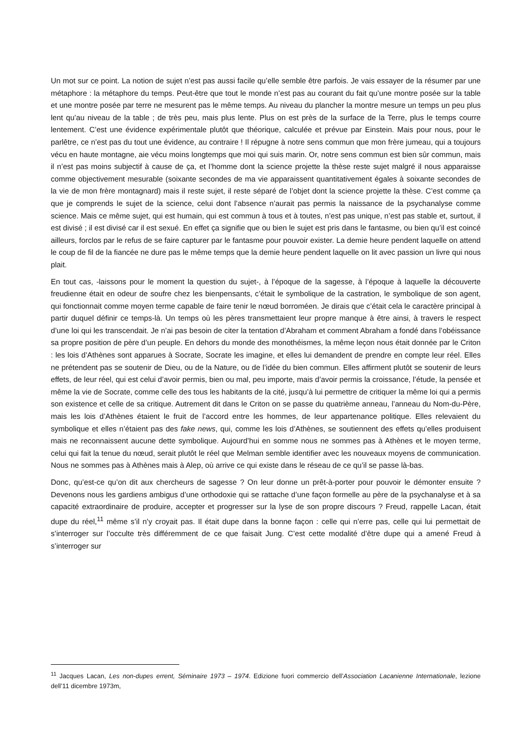Un mot sur ce point. La notion de sujet n’est pas aussi facile qu’elle semble être parfois. Je vais essayer de la résumer par une métaphore : la métaphore du temps. Peut-être que tout le monde n’est pas au courant du fait qu’une montre posée sur la table et une montre posée par terre ne mesurent pas le même temps. Au niveau du plancher la montre mesure un temps un peu plus lent qu’au niveau de la table ; de très peu, mais plus lente. Plus on est près de la surface de la Terre, plus le temps courre lentement. C’est une évidence expérimentale plutôt que théorique, calculée et prévue par Einstein. Mais pour nous, pour le parlêtre, ce n’est pas du tout une évidence, au contraire ! Il répugne à notre sens commun que mon frère jumeau, qui a toujours vécu en haute montagne, aie vécu moins longtemps que moi qui suis marin. Or, notre sens commun est bien sûr commun, mais il n’est pas moins subjectif à cause de ça, et l’homme dont la science projette la thèse reste sujet malgré il nous apparaisse comme objectivement mesurable (soixante secondes de ma vie apparaissent quantitativement égales à soixante secondes de la vie de mon frère montagnard) mais il reste sujet, il reste séparé de l’objet dont la science projette la thèse. C’est comme ça que je comprends le sujet de la science, celui dont l’absence n’aurait pas permis la naissance de la psychanalyse comme science. Mais ce même sujet, qui est humain, qui est commun à tous et à toutes, n’est pas unique, n’est pas stable et, surtout, il est divisé ; il est divisé car il est sexué. En effet ça signifie que ou bien le sujet est pris dans le fantasme, ou bien qu’il est coincé ailleurs, forclos par le refus de se faire capturer par le fantasme pour pouvoir exister. La demie heure pendent laquelle on attend le coup de fil de la fiancée ne dure pas le même temps que la demie heure pendent laquelle on lit avec passion un livre qui nous plait.
En tout cas, -laissons pour le moment la question du sujet-, à l’époque de la sagesse, à l’époque à laquelle la découverte freudienne était en odeur de soufre chez les bienpensants, c’était le symbolique de la castration, le symbolique de son agent, qui fonctionnait comme moyen terme capable de faire tenir le nœud borroméen. Je dirais que c’était cela le caractère principal à partir duquel définir ce temps-là. Un temps où les pères transmettaient leur propre manque à être ainsi, à travers le respect d’une loi qui les transcendait. Je n’ai pas besoin de citer la tentation d’Abraham et comment Abraham a fondé dans l’obéissance sa propre position de père d’un peuple. En dehors du monde des monothéismes, la même leçon nous était donnée par le Criton : les lois d’Athènes sont apparues à Socrate, Socrate les imagine, et elles lui demandent de prendre en compte leur réel. Elles ne prétendent pas se soutenir de Dieu, ou de la Nature, ou de l’idée du bien commun. Elles affirment plutôt se soutenir de leurs effets, de leur réel, qui est celui d’avoir permis, bien ou mal, peu importe, mais d’avoir permis la croissance, l’étude, la pensée et même la vie de Socrate, comme celle des tous les habitants de la cité, jusqu’à lui permettre de critiquer la même loi qui a permis son existence et celle de sa critique. Autrement dit dans le Criton on se passe du quatrième anneau, l’anneau du Nom-du-Père, mais les lois d’Athènes étaient le fruit de l’accord entre les hommes, de leur appartenance politique. Elles relevaient du symbolique et elles n’étaient pas des fake news, qui, comme les lois d’Athènes, se soutiennent des effets qu’elles produisent mais ne reconnaissent aucune dette symbolique. Aujourd’hui en somme nous ne sommes pas à Athènes et le moyen terme, celui qui fait la tenue du nœud, serait plutôt le réel que Melman semble identifier avec les nouveaux moyens de communication. Nous ne sommes pas à Athènes mais à Alep, où arrive ce qui existe dans le réseau de ce qu’il se passe là-bas.
Donc, qu’est-ce qu’on dit aux chercheurs de sagesse ? On leur donne un prêt-à-porter pour pouvoir le démonter ensuite ? Devenons nous les gardiens ambigus d’une orthodoxie qui se rattache d’une façon formelle au père de la psychanalyse et à sa capacité extraordinaire de produire, accepter et progresser sur la lyse de son propre discours ? Freud, rappelle Lacan, était dupe du réel,<sup>11</sup> même s’il n’y croyait pas. Il était dupe dans la bonne façon : celle qui n’erre pas, celle qui lui permettait de s’interroger sur l’occulte très différemment de ce que faisait Jung. C’est cette modalité d’être dupe qui a amené Freud à s’interroger sur
<sup>11</sup> Jacques Lacan, Les non-dupes errent, Séminaire 1973 – 1974. Edizione fuori commercio dell’Association Lacanienne Internationale, lezione dell’11 dicembre 1973m,